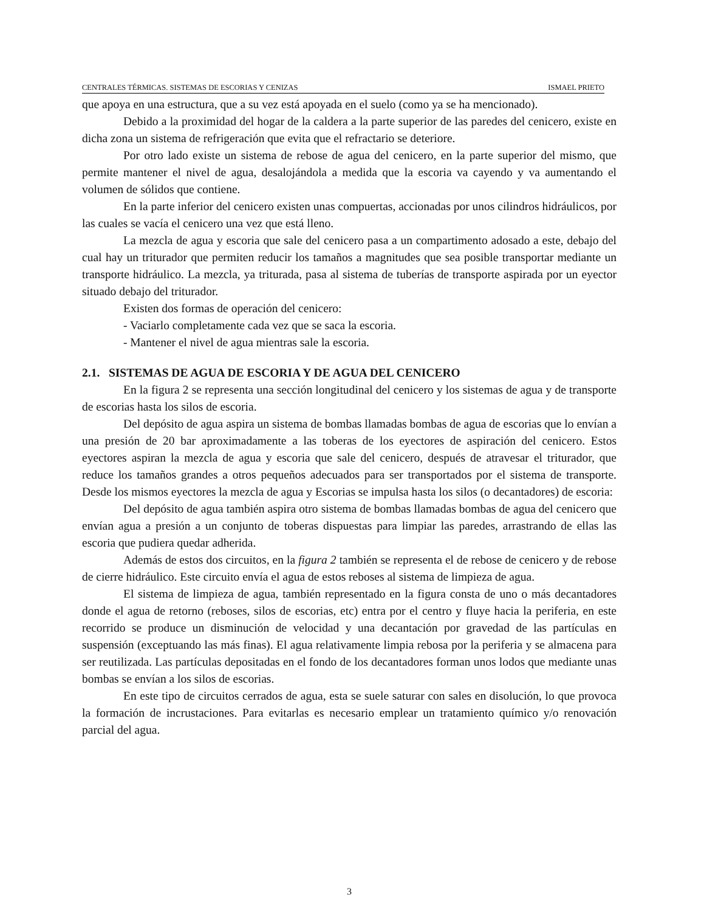CENTRALES TÉRMICAS. SISTEMAS DE ESCORIAS Y CENIZAS ISMAEL PRIETO
que apoya en una estructura, que a su vez está apoyada en el suelo (como ya se ha mencionado).
Debido a la proximidad del hogar de la caldera a la parte superior de las paredes del cenicero, existe en dicha zona un sistema de refrigeración que evita que el refractario se deteriore.
Por otro lado existe un sistema de rebose de agua del cenicero, en la parte superior del mismo, que permite mantener el nivel de agua, desalojándola a medida que la escoria va cayendo y va aumentando el volumen de sólidos que contiene.
En la parte inferior del cenicero existen unas compuertas, accionadas por unos cilindros hidráulicos, por las cuales se vacía el cenicero una vez que está lleno.
La mezcla de agua y escoria que sale del cenicero pasa a un compartimento adosado a este, debajo del cual hay un triturador que permiten reducir los tamaños a magnitudes que sea posible transportar mediante un transporte hidráulico. La mezcla, ya triturada, pasa al sistema de tuberías de transporte aspirada por un eyector situado debajo del triturador.
Existen dos formas de operación del cenicero:
- Vaciarlo completamente cada vez que se saca la escoria.
- Mantener el nivel de agua mientras sale la escoria.
2.1. SISTEMAS DE AGUA DE ESCORIA Y DE AGUA DEL CENICERO
En la figura 2 se representa una sección longitudinal del cenicero y los sistemas de agua y de transporte de escorias hasta los silos de escoria.
Del depósito de agua aspira un sistema de bombas llamadas bombas de agua de escorias que lo envían a una presión de 20 bar aproximadamente a las toberas de los eyectores de aspiración del cenicero. Estos eyectores aspiran la mezcla de agua y escoria que sale del cenicero, después de atravesar el triturador, que reduce los tamaños grandes a otros pequeños adecuados para ser transportados por el sistema de transporte. Desde los mismos eyectores la mezcla de agua y Escorias se impulsa hasta los silos (o decantadores) de escoria:
Del depósito de agua también aspira otro sistema de bombas llamadas bombas de agua del cenicero que envían agua a presión a un conjunto de toberas dispuestas para limpiar las paredes, arrastrando de ellas las escoria que pudiera quedar adherida.
Además de estos dos circuitos, en la figura 2 también se representa el de rebose de cenicero y de rebose de cierre hidráulico. Este circuito envía el agua de estos reboses al sistema de limpieza de agua.
El sistema de limpieza de agua, también representado en la figura consta de uno o más decantadores donde el agua de retorno (reboses, silos de escorias, etc) entra por el centro y fluye hacia la periferia, en este recorrido se produce un disminución de velocidad y una decantación por gravedad de las partículas en suspensión (exceptuando las más finas). El agua relativamente limpia rebosa por la periferia y se almacena para ser reutilizada. Las partículas depositadas en el fondo de los decantadores forman unos lodos que mediante unas bombas se envían a los silos de escorias.
En este tipo de circuitos cerrados de agua, esta se suele saturar con sales en disolución, lo que provoca la formación de incrustaciones. Para evitarlas es necesario emplear un tratamiento químico y/o renovación parcial del agua.
3